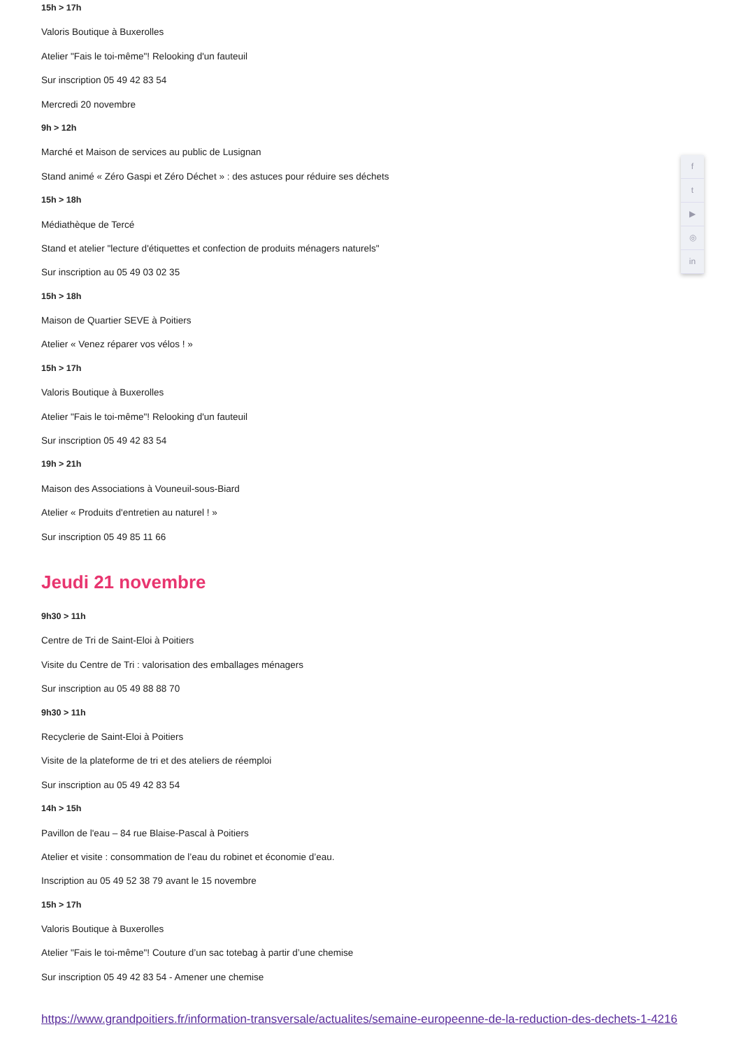15h > 17h
Valoris Boutique à Buxerolles
Atelier "Fais le toi-même"! Relooking d'un fauteuil
Sur inscription 05 49 42 83 54
Mercredi 20 novembre
9h > 12h
Marché et Maison de services au public de Lusignan
Stand animé « Zéro Gaspi et Zéro Déchet » : des astuces pour réduire ses déchets
15h > 18h
Médiathèque de Tercé
Stand et atelier "lecture d'étiquettes et confection de produits ménagers naturels"
Sur inscription au 05 49 03 02 35
15h > 18h
Maison de Quartier SEVE à Poitiers
Atelier « Venez réparer vos vélos ! »
15h > 17h
Valoris Boutique à Buxerolles
Atelier "Fais le toi-même"! Relooking d'un fauteuil
Sur inscription 05 49 42 83 54
19h > 21h
Maison des Associations à Vouneuil-sous-Biard
Atelier « Produits d'entretien au naturel ! »
Sur inscription 05 49 85 11 66
Jeudi 21 novembre
9h30 > 11h
Centre de Tri de Saint-Eloi à Poitiers
Visite du Centre de Tri : valorisation des emballages ménagers
Sur inscription au 05 49 88 88 70
9h30 > 11h
Recyclerie de Saint-Eloi à Poitiers
Visite de la plateforme de tri et des ateliers de réemploi
Sur inscription au 05 49 42 83 54
14h > 15h
Pavillon de l'eau – 84 rue Blaise-Pascal à Poitiers
Atelier et visite : consommation de l’eau du robinet et économie d’eau.
Inscription au 05 49 52 38 79 avant le 15 novembre
15h > 17h
Valoris Boutique à Buxerolles
Atelier "Fais le toi-même"! Couture d’un sac totebag à partir d’une chemise
Sur inscription 05 49 42 83 54 - Amener une chemise
https://www.grandpoitiers.fr/information-transversale/actualites/semaine-europeenne-de-la-reduction-des-dechets-1-4216
f
t
▶
◎
in